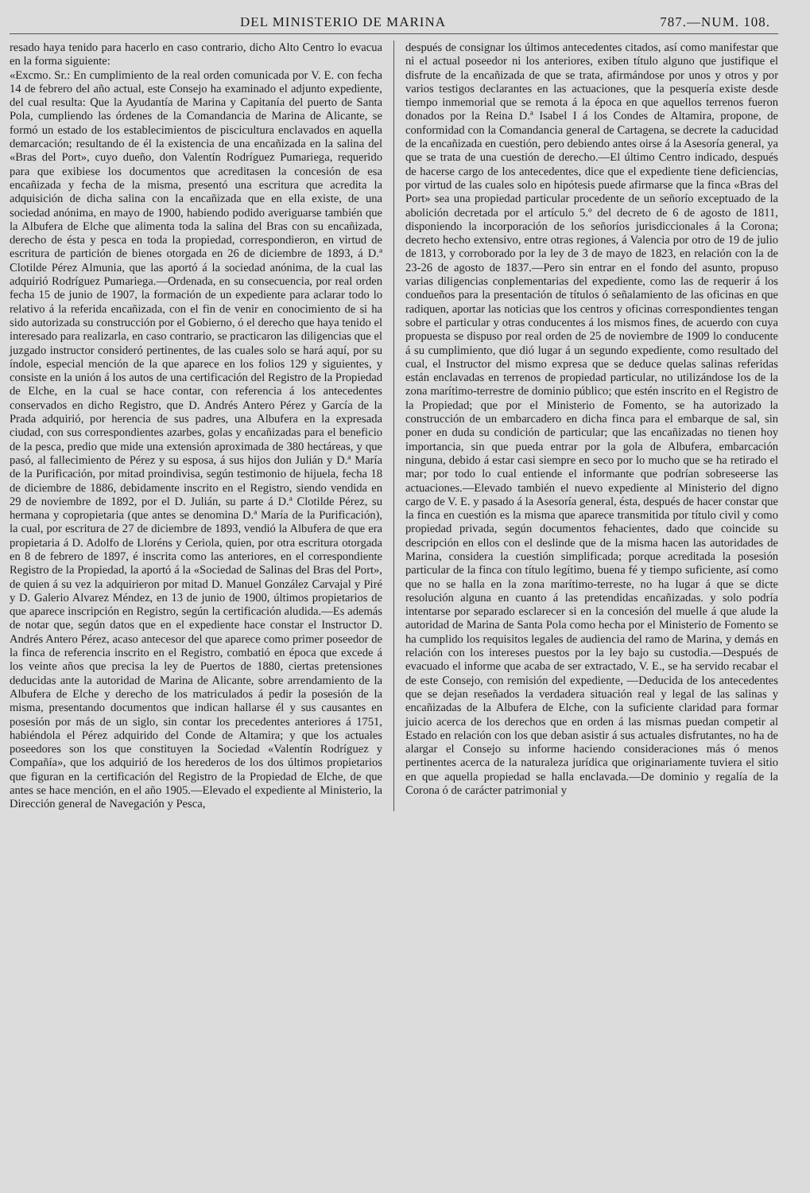DEL MINISTERIO DE MARINA 787.—NUM. 108.
resado haya tenido para hacerlo en caso contrario, dicho Alto Centro lo evacua en la forma siguiente:
«Excmo. Sr.: En cumplimiento de la real orden comunicada por V. E. con fecha 14 de febrero del año actual, este Consejo ha examinado el adjunto expediente, del cual resulta: Que la Ayudantía de Marina y Capitanía del puerto de Santa Pola, cumpliendo las órdenes de la Comandancia de Marina de Alicante, se formó un estado de los establecimientos de piscicultura enclavados en aquella demarcación; resultando de él la existencia de una encañizada en la salina del «Bras del Port», cuyo dueño, don Valentín Rodríguez Pumariega, requerido para que exibiese los documentos que acreditasen la concesión de esa encañizada y fecha de la misma, presentó una escritura que acredita la adquisición de dicha salina con la encañizada que en ella existe, de una sociedad anónima, en mayo de 1900, habiendo podido averiguarse también que la Albufera de Elche que alimenta toda la salina del Bras con su encañizada, derecho de ésta y pesca en toda la propiedad, correspondieron, en virtud de escritura de partición de bienes otorgada en 26 de diciembre de 1893, á D.ª Clotilde Pérez Almunia, que las aportó á la sociedad anónima, de la cual las adquirió Rodríguez Pumariega.—Ordenada, en su consecuencia, por real orden fecha 15 de junio de 1907, la formación de un expediente para aclarar todo lo relativo á la referida encañizada, con el fin de venir en conocimiento de si ha sido autorizada su construcción por el Gobierno, ó el derecho que haya tenido el interesado para realizarla, en caso contrario, se practicaron las diligencias que el juzgado instructor consideró pertinentes, de las cuales solo se hará aquí, por su índole, especial mención de la que aparece en los folios 129 y siguientes, y consiste en la unión á los autos de una certificación del Registro de la Propiedad de Elche, en la cual se hace contar, con referencia á los antecedentes conservados en dicho Registro, que D. Andrés Antero Pérez y García de la Prada adquirió, por herencia de sus padres, una Albufera en la expresada ciudad, con sus correspondientes azarbes, golas y encañizadas para el beneficio de la pesca, predio que mide una extensión aproximada de 380 hectáreas, y que pasó, al fallecimiento de Pérez y su esposa, á sus hijos don Julián y D.ª María de la Purificación, por mitad proindivisa, según testimonio de hijuela, fecha 18 de diciembre de 1886, debidamente inscrito en el Registro, siendo vendida en 29 de noviembre de 1892, por el D. Julián, su parte á D.ª Clotilde Pérez, su hermana y copropietaria (que antes se denomina D.ª María de la Purificación), la cual, por escritura de 27 de diciembre de 1893, vendió la Albufera de que era propietaria á D. Adolfo de Lloréns y Ceriola, quien, por otra escritura otorgada en 8 de febrero de 1897, é inscrita como las anteriores, en el correspondiente Registro de la Propiedad, la aportó á la «Sociedad de Salinas del Bras del Port», de quien á su vez la adquirieron por mitad D. Manuel González Carvajal y Piré y D. Galerio Alvarez Méndez, en 13 de junio de 1900, últimos propietarios de que aparece inscripción en Registro, según la certificación aludida.—Es además de notar que, según datos que en el expediente hace constar el Instructor D. Andrés Antero Pérez, acaso antecesor del que aparece como primer poseedor de la finca de referencia inscrito en el Registro, combatió en época que excede á los veinte años que precisa la ley de Puertos de 1880, ciertas pretensiones deducidas ante la autoridad de Marina de Alicante, sobre arrendamiento de la Albufera de Elche y derecho de los matriculados á pedir la posesión de la misma, presentando documentos que indican hallarse él y sus causantes en posesión por más de un siglo, sin contar los precedentes anteriores á 1751, habiéndola el Pérez adquirido del Conde de Altamira; y que los actuales poseedores son los que constituyen la Sociedad «Valentín Rodríguez y Compañía», que los adquirió de los herederos de los dos últimos propietarios que figuran en la certificación del Registro de la Propiedad de Elche, de que antes se hace mención, en el año 1905.—Elevado el expediente al Ministerio, la Dirección general de Navegación y Pesca,
después de consignar los últimos antecedentes citados, así como manifestar que ni el actual poseedor ni los anteriores, exiben título alguno que justifique el disfrute de la encañizada de que se trata, afirmándose por unos y otros y por varios testigos declarantes en las actuaciones, que la pesquería existe desde tiempo inmemorial que se remota á la época en que aquellos terrenos fueron donados por la Reina D.ª Isabel I á los Condes de Altamira, propone, de conformidad con la Comandancia general de Cartagena, se decrete la caducidad de la encañizada en cuestión, pero debiendo antes oirse á la Asesoría general, ya que se trata de una cuestión de derecho.—El último Centro indicado, después de hacerse cargo de los antecedentes, dice que el expediente tiene deficiencias, por virtud de las cuales solo en hipótesis puede afirmarse que la finca «Bras del Port» sea una propiedad particular procedente de un señorío exceptuado de la abolición decretada por el artículo 5.º del decreto de 6 de agosto de 1811, disponiendo la incorporación de los señoríos jurisdiccionales á la Corona; decreto hecho extensivo, entre otras regiones, á Valencia por otro de 19 de julio de 1813, y corroborado por la ley de 3 de mayo de 1823, en relación con la de 23-26 de agosto de 1837.—Pero sin entrar en el fondo del asunto, propuso varias diligencias conplementarias del expediente, como las de requerir á los condueños para la presentación de títulos ó señalamiento de las oficinas en que radiquen, aportar las noticias que los centros y oficinas correspondientes tengan sobre el particular y otras conducentes á los mismos fines, de acuerdo con cuya propuesta se dispuso por real orden de 25 de noviembre de 1909 lo conducente á su cumplimiento, que dió lugar á un segundo expediente, como resultado del cual, el Instructor del mismo expresa que se deduce quelas salinas referidas están enclavadas en terrenos de propiedad particular, no utilizándose los de la zona marítimo-terrestre de dominio público; que estén inscrito en el Registro de la Propiedad; que por el Ministerio de Fomento, se ha autorizado la construcción de un embarcadero en dicha finca para el embarque de sal, sin poner en duda su condición de particular; que las encañizadas no tienen hoy importancia, sin que pueda entrar por la gola de Albufera, embarcación ninguna, debido á estar casi siempre en seco por lo mucho que se ha retirado el mar; por todo lo cual entiende el informante que podrían sobreseerse las actuaciones.—Elevado también el nuevo expediente al Ministerio del digno cargo de V. E. y pasado á la Asesoría general, ésta, después de hacer constar que la finca en cuestión es la misma que aparece transmitida por título civil y como propiedad privada, según documentos fehacientes, dado que coincide su descripción en ellos con el deslinde que de la misma hacen las autoridades de Marina, considera la cuestión simplificada; porque acreditada la posesión particular de la finca con título legítimo, buena fé y tiempo suficiente, así como que no se halla en la zona marítimo-terreste, no ha lugar á que se dicte resolución alguna en cuanto á las pretendidas encañizadas. y solo podría intentarse por separado esclarecer si en la concesión del muelle á que alude la autoridad de Marina de Santa Pola como hecha por el Ministerio de Fomento se ha cumplido los requisitos legales de audiencia del ramo de Marina, y demás en relación con los intereses puestos por la ley bajo su custodia.—Después de evacuado el informe que acaba de ser extractado, V. E., se ha servido recabar el de este Consejo, con remisión del expediente, —Deducida de los antecedentes que se dejan reseñados la verdadera situación real y legal de las salinas y encañizadas de la Albufera de Elche, con la suficiente claridad para formar juicio acerca de los derechos que en orden á las mismas puedan competir al Estado en relación con los que deban asistir á sus actuales disfrutantes, no ha de alargar el Consejo su informe haciendo consideraciones más ó menos pertinentes acerca de la naturaleza jurídica que originariamente tuviera el sitio en que aquella propiedad se halla enclavada.—De dominio y regalía de la Corona ó de carácter patrimonial y